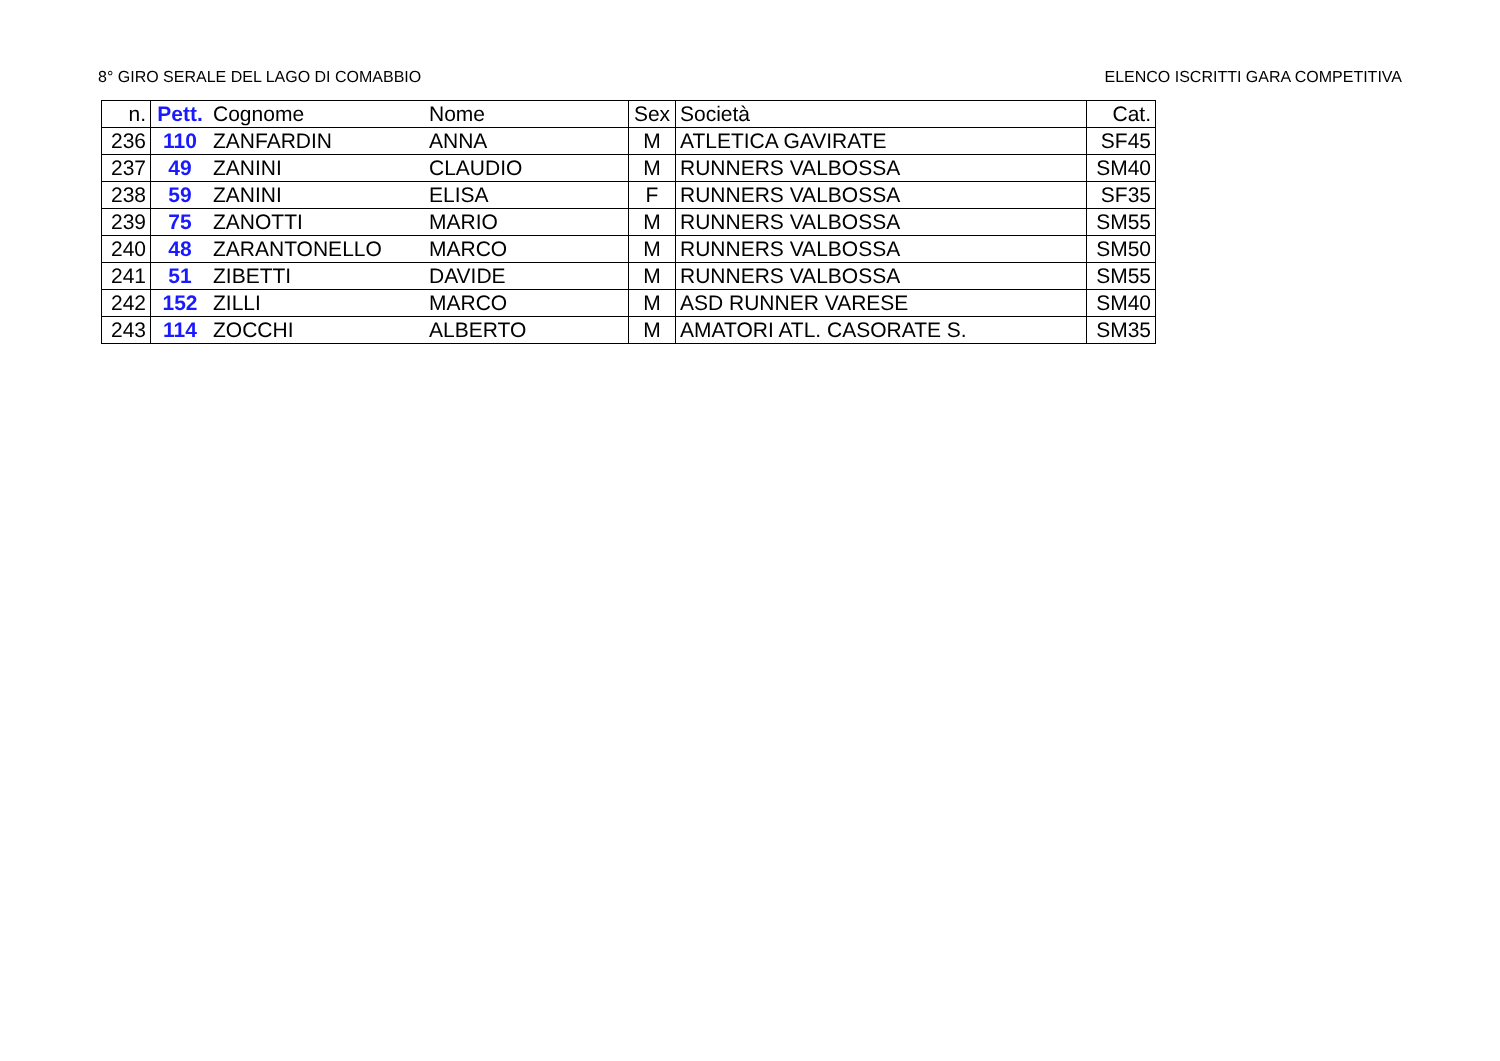8° GIRO SERALE DEL LAGO DI COMABBIO ELENCO ISCRITTI GARA COMPETITIVA
| n. | Pett. | Cognome | Nome | Sex | Società | Cat. |
| --- | --- | --- | --- | --- | --- | --- |
| 236 | 110 | ZANFARDIN | ANNA | M | ATLETICA GAVIRATE | SF45 |
| 237 | 49 | ZANINI | CLAUDIO | M | RUNNERS VALBOSSA | SM40 |
| 238 | 59 | ZANINI | ELISA | F | RUNNERS VALBOSSA | SF35 |
| 239 | 75 | ZANOTTI | MARIO | M | RUNNERS VALBOSSA | SM55 |
| 240 | 48 | ZARANTONELLO | MARCO | M | RUNNERS VALBOSSA | SM50 |
| 241 | 51 | ZIBETTI | DAVIDE | M | RUNNERS VALBOSSA | SM55 |
| 242 | 152 | ZILLI | MARCO | M | ASD RUNNER VARESE | SM40 |
| 243 | 114 | ZOCCHI | ALBERTO | M | AMATORI ATL. CASORATE S. | SM35 |